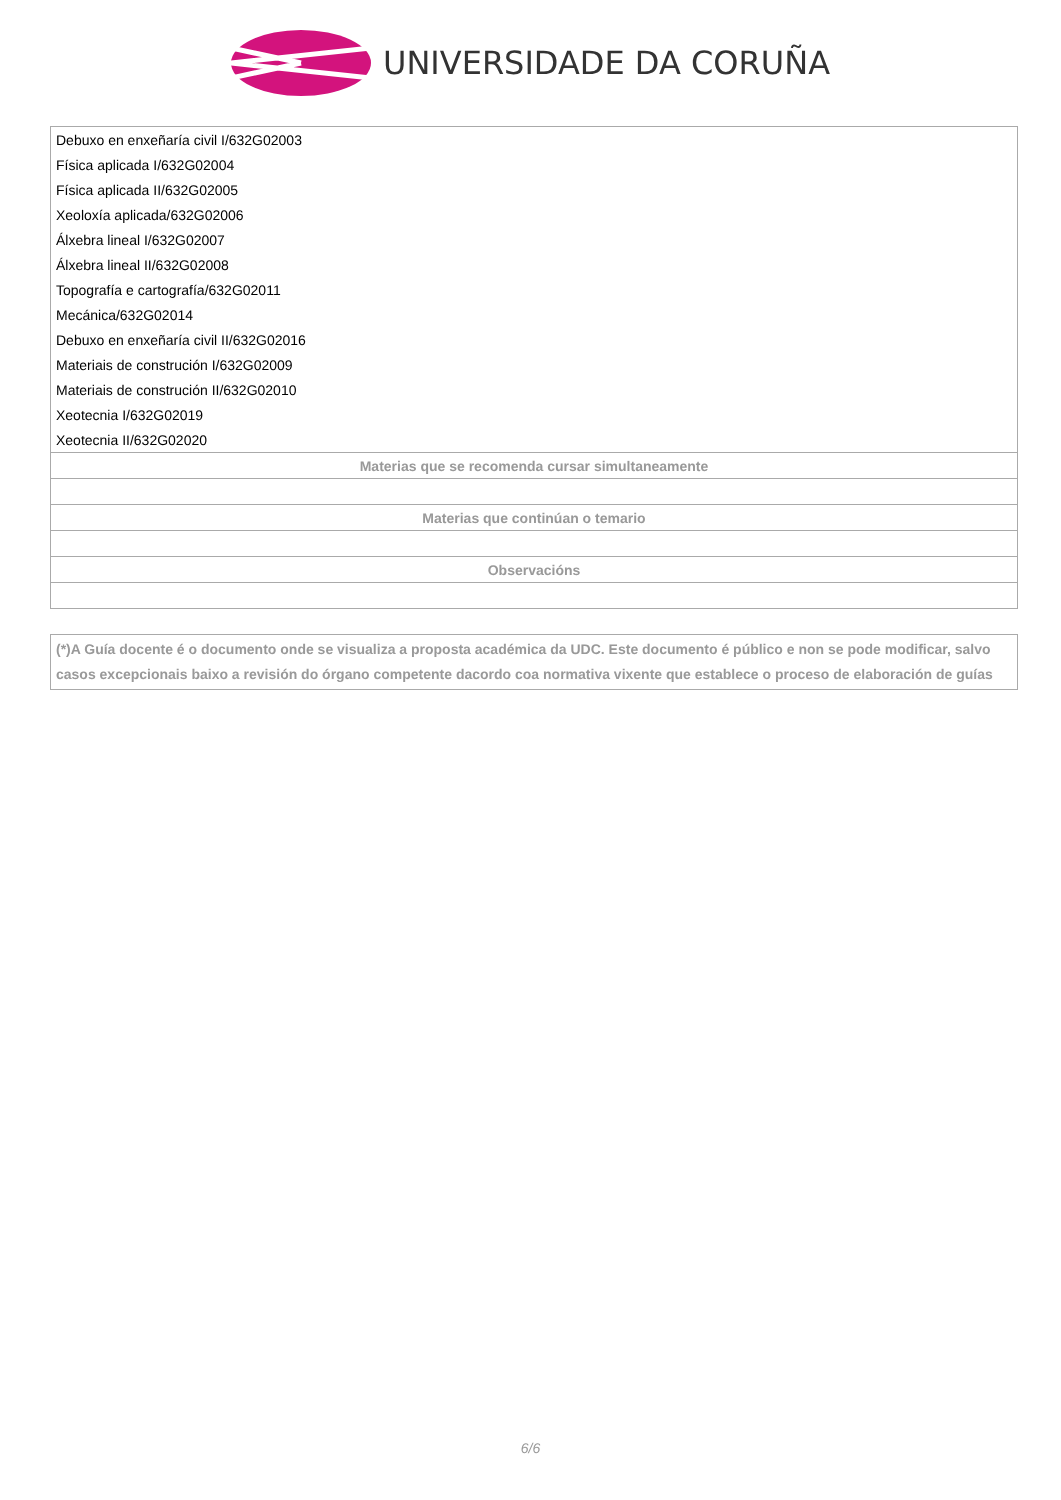UNIVERSIDADE DA CORUÑA
| Debuxo en enxeñaría civil I/632G02003 |
| Física aplicada I/632G02004 |
| Física aplicada II/632G02005 |
| Xeoloxía aplicada/632G02006 |
| Álxebra lineal I/632G02007 |
| Álxebra lineal II/632G02008 |
| Topografía e cartografía/632G02011 |
| Mecánica/632G02014 |
| Debuxo en enxeñaría civil II/632G02016 |
| Materiais de construción I/632G02009 |
| Materiais de construción II/632G02010 |
| Xeotecnia I/632G02019 |
| Xeotecnia II/632G02020 |
| Materias que se recomenda cursar simultaneamente |
| Materias que continúan o temario |
| Observacións |
(*)A Guía docente é o documento onde se visualiza a proposta académica da UDC. Este documento é público e non se pode modificar, salvo casos excepcionais baixo a revisión do órgano competente dacordo coa normativa vixente que establece o proceso de elaboración de guías
6/6